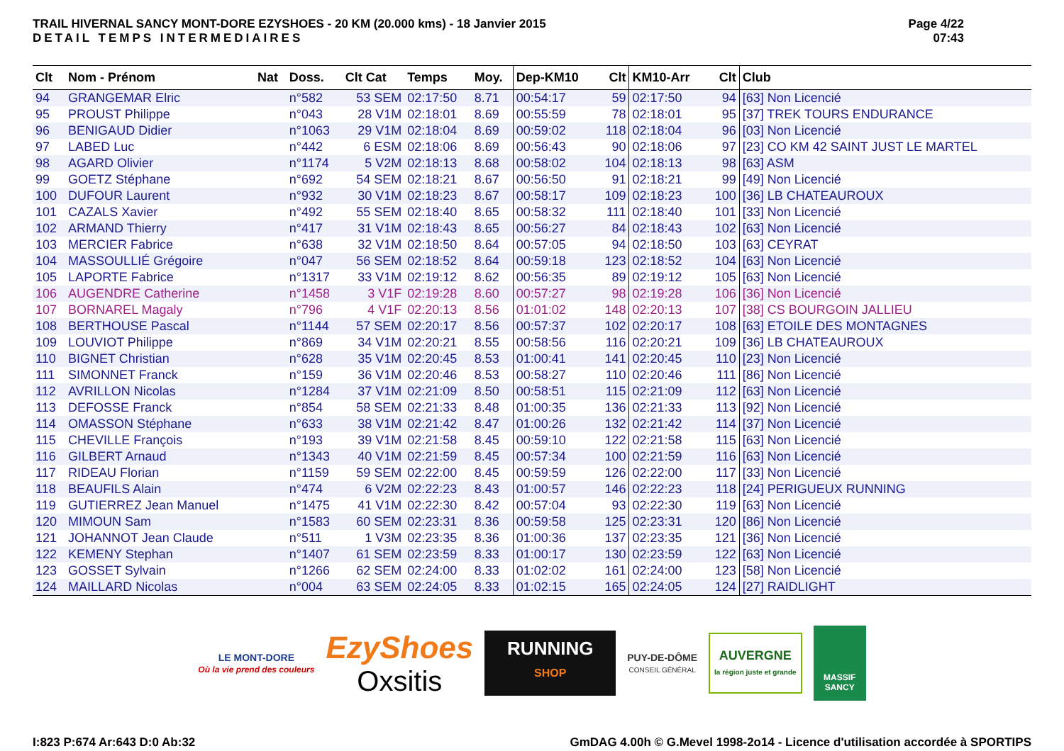TRAIL HIVERNAL SANCY MONT-DORE EZYSHOES - 20 KM (20.000 kms) - 18 Janvier 2015
DETAIL TEMPS INTERMEDIAIRES
Page 4/22
07:43
| Clt | Nom - Prénom | Nat | Doss. | Clt Cat | Temps | Moy. | Dep-KM10 | Clt | KM10-Arr | Clt | Club |
| --- | --- | --- | --- | --- | --- | --- | --- | --- | --- | --- | --- |
| 94 | GRANGEMAR Elric | | n°582 | 53 SEM | 02:17:50 | 8.71 | 00:54:17 | 59 | 02:17:50 | 94 | [63] Non Licencié |
| 95 | PROUST Philippe | | n°043 | 28 V1M | 02:18:01 | 8.69 | 00:55:59 | 78 | 02:18:01 | 95 | [37] TREK TOURS ENDURANCE |
| 96 | BENIGAUD Didier | | n°1063 | 29 V1M | 02:18:04 | 8.69 | 00:59:02 | 118 | 02:18:04 | 96 | [03] Non Licencié |
| 97 | LABED Luc | | n°442 | 6 ESM | 02:18:06 | 8.69 | 00:56:43 | 90 | 02:18:06 | 97 | [23] CO KM 42 SAINT JUST LE MARTEL |
| 98 | AGARD Olivier | | n°1174 | 5 V2M | 02:18:13 | 8.68 | 00:58:02 | 104 | 02:18:13 | 98 | [63] ASM |
| 99 | GOETZ Stéphane | | n°692 | 54 SEM | 02:18:21 | 8.67 | 00:56:50 | 91 | 02:18:21 | 99 | [49] Non Licencié |
| 100 | DUFOUR Laurent | | n°932 | 30 V1M | 02:18:23 | 8.67 | 00:58:17 | 109 | 02:18:23 | 100 | [36] LB CHATEAUROUX |
| 101 | CAZALS Xavier | | n°492 | 55 SEM | 02:18:40 | 8.65 | 00:58:32 | 111 | 02:18:40 | 101 | [33] Non Licencié |
| 102 | ARMAND Thierry | | n°417 | 31 V1M | 02:18:43 | 8.65 | 00:56:27 | 84 | 02:18:43 | 102 | [63] Non Licencié |
| 103 | MERCIER Fabrice | | n°638 | 32 V1M | 02:18:50 | 8.64 | 00:57:05 | 94 | 02:18:50 | 103 | [63] CEYRAT |
| 104 | MASSOULLIÉ Grégoire | | n°047 | 56 SEM | 02:18:52 | 8.64 | 00:59:18 | 123 | 02:18:52 | 104 | [63] Non Licencié |
| 105 | LAPORTE Fabrice | | n°1317 | 33 V1M | 02:19:12 | 8.62 | 00:56:35 | 89 | 02:19:12 | 105 | [63] Non Licencié |
| 106 | AUGENDRE Catherine | | n°1458 | 3 V1F | 02:19:28 | 8.60 | 00:57:27 | 98 | 02:19:28 | 106 | [36] Non Licencié |
| 107 | BORNAREL Magaly | | n°796 | 4 V1F | 02:20:13 | 8.56 | 01:01:02 | 148 | 02:20:13 | 107 | [38] CS BOURGOIN JALLIEU |
| 108 | BERTHOUSE Pascal | | n°1144 | 57 SEM | 02:20:17 | 8.56 | 00:57:37 | 102 | 02:20:17 | 108 | [63] ETOILE DES MONTAGNES |
| 109 | LOUVIOT Philippe | | n°869 | 34 V1M | 02:20:21 | 8.55 | 00:58:56 | 116 | 02:20:21 | 109 | [36] LB CHATEAUROUX |
| 110 | BIGNET Christian | | n°628 | 35 V1M | 02:20:45 | 8.53 | 01:00:41 | 141 | 02:20:45 | 110 | [23] Non Licencié |
| 111 | SIMONNET Franck | | n°159 | 36 V1M | 02:20:46 | 8.53 | 00:58:27 | 110 | 02:20:46 | 111 | [86] Non Licencié |
| 112 | AVRILLON Nicolas | | n°1284 | 37 V1M | 02:21:09 | 8.50 | 00:58:51 | 115 | 02:21:09 | 112 | [63] Non Licencié |
| 113 | DEFOSSE Franck | | n°854 | 58 SEM | 02:21:33 | 8.48 | 01:00:35 | 136 | 02:21:33 | 113 | [92] Non Licencié |
| 114 | OMASSON Stéphane | | n°633 | 38 V1M | 02:21:42 | 8.47 | 01:00:26 | 132 | 02:21:42 | 114 | [37] Non Licencié |
| 115 | CHEVILLE François | | n°193 | 39 V1M | 02:21:58 | 8.45 | 00:59:10 | 122 | 02:21:58 | 115 | [63] Non Licencié |
| 116 | GILBERT Arnaud | | n°1343 | 40 V1M | 02:21:59 | 8.45 | 00:57:34 | 100 | 02:21:59 | 116 | [63] Non Licencié |
| 117 | RIDEAU Florian | | n°1159 | 59 SEM | 02:22:00 | 8.45 | 00:59:59 | 126 | 02:22:00 | 117 | [33] Non Licencié |
| 118 | BEAUFILS Alain | | n°474 | 6 V2M | 02:22:23 | 8.43 | 01:00:57 | 146 | 02:22:23 | 118 | [24] PERIGUEUX RUNNING |
| 119 | GUTIERREZ Jean Manuel | | n°1475 | 41 V1M | 02:22:30 | 8.42 | 00:57:04 | 93 | 02:22:30 | 119 | [63] Non Licencié |
| 120 | MIMOUN Sam | | n°1583 | 60 SEM | 02:23:31 | 8.36 | 00:59:58 | 125 | 02:23:31 | 120 | [86] Non Licencié |
| 121 | JOHANNOT Jean Claude | | n°511 | 1 V3M | 02:23:35 | 8.36 | 01:00:36 | 137 | 02:23:35 | 121 | [36] Non Licencié |
| 122 | KEMENY Stephan | | n°1407 | 61 SEM | 02:23:59 | 8.33 | 01:00:17 | 130 | 02:23:59 | 122 | [63] Non Licencié |
| 123 | GOSSET Sylvain | | n°1266 | 62 SEM | 02:24:00 | 8.33 | 01:02:02 | 161 | 02:24:00 | 123 | [58] Non Licencié |
| 124 | MAILLARD Nicolas | | n°004 | 63 SEM | 02:24:05 | 8.33 | 01:02:15 | 165 | 02:24:05 | 124 | [27] RAIDLIGHT |
LE MONT-DORE
Où la vie prend des couleurs
EzyShoes
Oxsitis
RUNNING
SHOP
PUY-DE-DÔME
CONSEIL GÉNÉRAL
AUVERGNE
la région juste et grande
MASSIF SANCY
I:823 P:674 Ar:643 D:0 Ab:32 GmDAG 4.00h © G.Mevel 1998-2o14 - Licence d'utilisation accordée à SPORTIPS